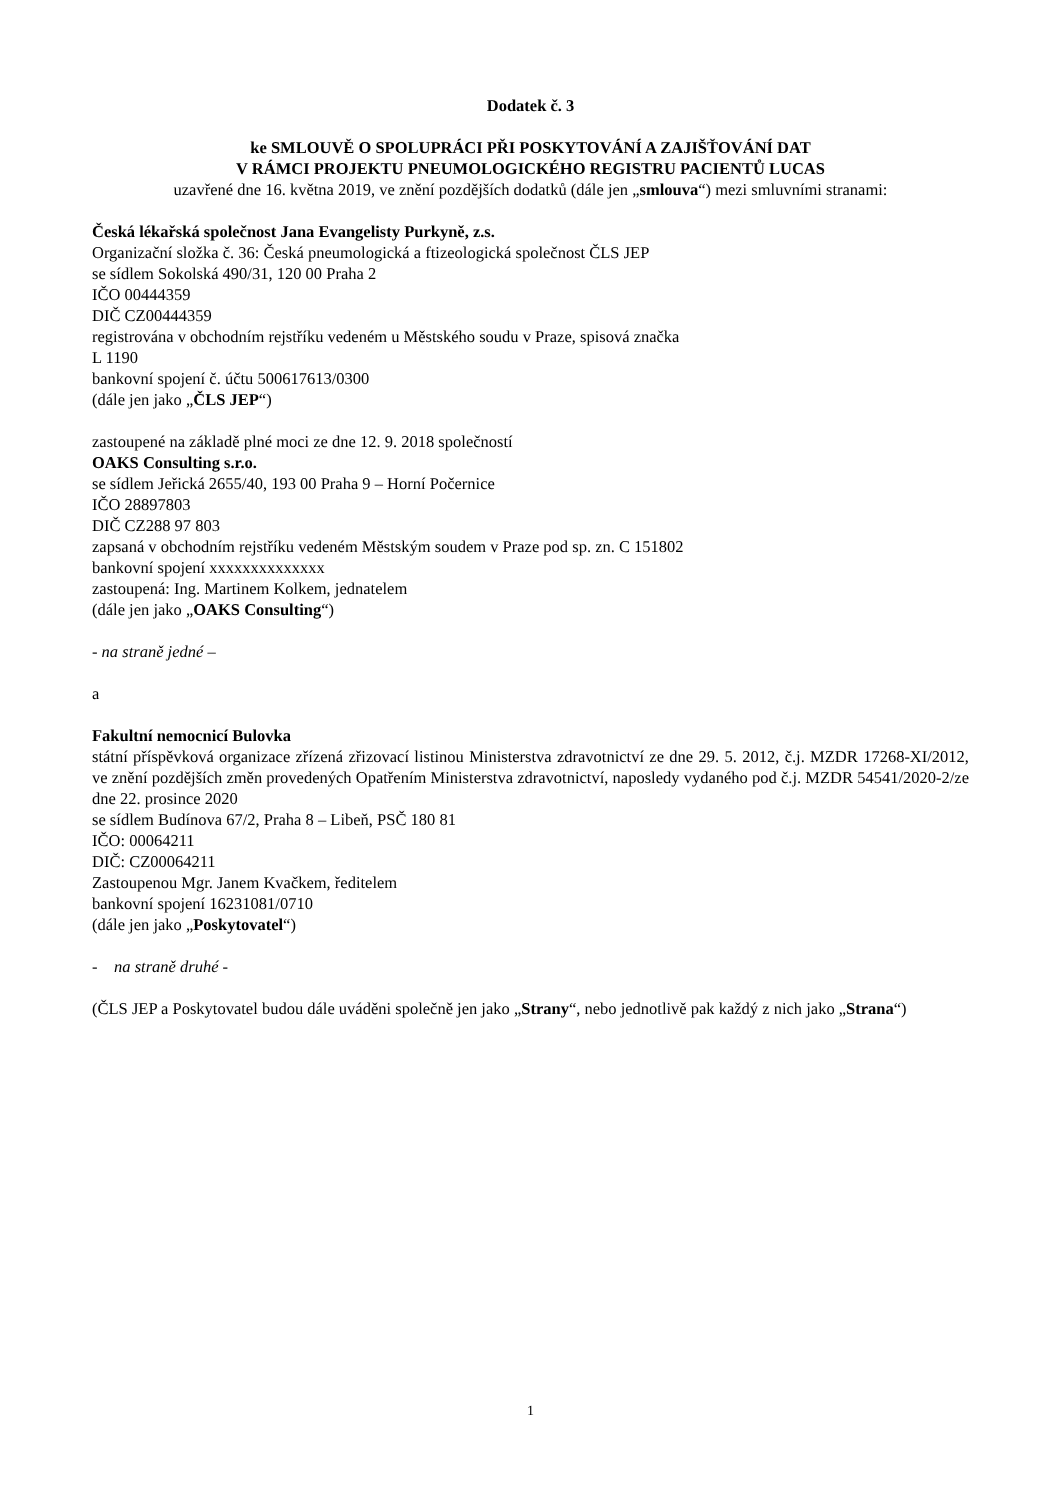Dodatek č. 3
ke SMLOUVĚ O SPOLUPRÁCI PŘI POSKYTOVÁNÍ A ZAJIŠŤOVÁNÍ DAT
V RÁMCI PROJEKTU PNEUMOLOGICKÉHO REGISTRU PACIENTŮ LUCAS
uzavřené dne 16. května 2019, ve znění pozdějších dodatků (dále jen „smlouva“) mezi smluvními stranami:
Česká lékařská společnost Jana Evangelisty Purkyně, z.s.
Organizační složka č. 36: Česká pneumologická a ftizeologická společnost ČLS JEP
se sídlem Sokolská 490/31, 120 00 Praha 2
IČO 00444359
DIČ CZ00444359
registrována v obchodním rejstříku vedeném u Městského soudu v Praze, spisová značka
L 1190
bankovní spojení č. účtu 500617613/0300
(dále jen jako „ČLS JEP“)
zastoupené na základě plné moci ze dne 12. 9. 2018 společností
OAKS Consulting s.r.o.
se sídlem Jeřická 2655/40, 193 00 Praha 9 – Horní Počernice
IČO 28897803
DIČ CZ288 97 803
zapsaná v obchodním rejstříku vedeném Městským soudem v Praze pod sp. zn. C 151802
bankovní spojení xxxxxxxxxxxxxx
zastoupená: Ing. Martinem Kolkem, jednatelem
(dále jen jako „OAKS Consulting“)
- na straně jedné –
a
Fakultní nemocnicí Bulovka
státní příspěvková organizace zřízená zřizovací listinou Ministerstva zdravotnictví ze dne 29. 5. 2012, č.j. MZDR 17268-XI/2012, ve znění pozdějších změn provedených Opatřením Ministerstva zdravotnictví, naposledy vydaného pod č.j. MZDR 54541/2020-2/ze dne 22. prosince 2020
se sídlem Budínova 67/2, Praha 8 – Libeň, PSČ 180 81
IČO: 00064211
DIČ: CZ00064211
Zastoupenou Mgr. Janem Kvačkem, ředitelem
bankovní spojení 16231081/0710
(dále jen jako „Poskytovatel“)
- na straně druhé -
(ČLS JEP a Poskytovatel budou dále uváděni společně jen jako „Strany“, nebo jednotlivě pak každý z nich jako „Strana“)
1